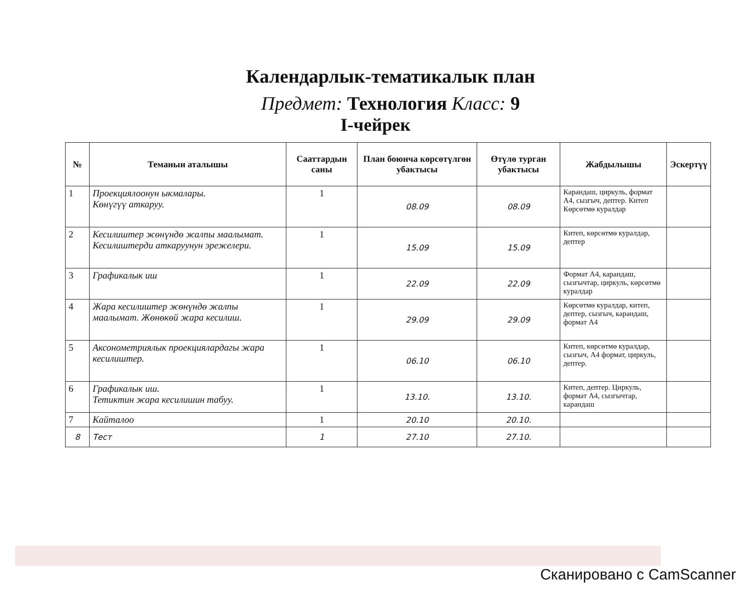Календарлык-тематикалык план
Предмет: Технология Класс: 9
I-чейрек
| № | Теманын аталышы | Сааттардын саны | План боюнча көрсөтүлгөн убактысы | Өтүлө турган убактысы | Жабдылышы | Эскертүү |
| --- | --- | --- | --- | --- | --- | --- |
| 1 | Проекциялоонун ыкмалары. Көнүгүү аткаруу. | 1 | 08.09 | 08.09 | Карандаш, циркуль, формат А4, сызгыч, дептер. Китеп Көрсөтмө куралдар | |
| 2 | Кесилиштер жөнүндө жалпы маалымат. Кесилиштерди аткаруунун эрежелери. | 1 | 15.09 | 15.09 | Китеп, көрсөтмө куралдар, дептер | |
| 3 | Графикалык иш | 1 | 22.09 | 22.09 | Формат А4, карандаш, сызгычтар, циркуль, көрсөтмө куралдар | |
| 4 | Жара кесилиштер жөнүндө жалпы маалымат. Жөнөкөй жара кесилиш. | 1 | 29.09 | 29.09 | Көрсөтмө куралдар, китеп, дептер, сызгыч, карандаш, формат А4 | |
| 5 | Аксонометриялык проекциялардагы жара кесилиштер. | 1 | 06.10 | 06.10 | Китеп, көрсөтмө куралдар, сызгыч, А4 формат, циркуль, дептер. | |
| 6 | Графикалык иш. Тетиктин жара кесилишин табуу. | 1 | 13.10. | 13.10. | Китеп, дептер. Циркуль, формат А4, сызгычтар, карандаш | |
| 7 | Кайталоо | 1 | 20.10 | 20.10. | | |
| 8 | Тест | 1 | 27.10 | 27.10. | | |
Сканировано с CamScanner